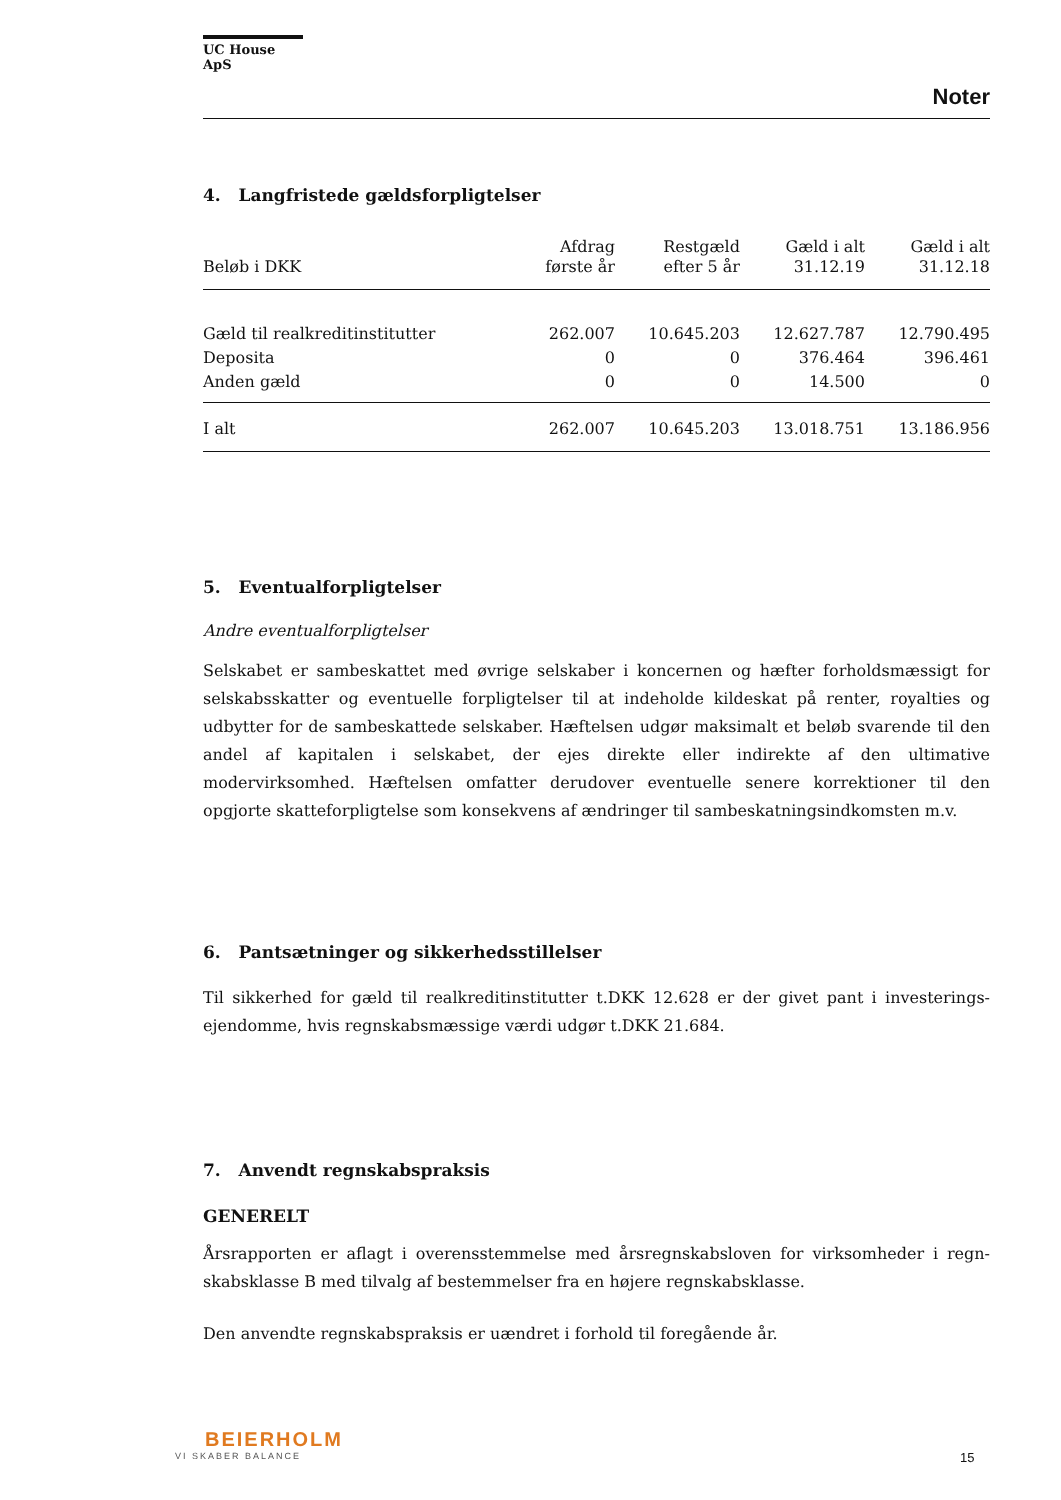UC House ApS
Noter
4. Langfristede gældsforpligtelser
| Beløb i DKK | Afdrag første år | Restgæld efter 5 år | Gæld i alt 31.12.19 | Gæld i alt 31.12.18 |
| --- | --- | --- | --- | --- |
| Gæld til realkreditinstitutter | 262.007 | 10.645.203 | 12.627.787 | 12.790.495 |
| Deposita | 0 | 0 | 376.464 | 396.461 |
| Anden gæld | 0 | 0 | 14.500 | 0 |
| I alt | 262.007 | 10.645.203 | 13.018.751 | 13.186.956 |
5. Eventualforpligtelser
Andre eventualforpligtelser
Selskabet er sambeskattet med øvrige selskaber i koncernen og hæfter forholdsmæssigt for selskabsskatter og eventuelle forpligtelser til at indeholde kildeskat på renter, royalties og udbytter for de sambeskattede selskaber. Hæftelsen udgør maksimalt et beløb svarende til den andel af kapitalen i selskabet, der ejes direkte eller indirekte af den ultimative modervirksomhed. Hæftelsen omfatter derudover eventuelle senere korrektioner til den opgjorte skatteforpligtelse som konsekvens af ændringer til sambeskatningsindkomsten m.v.
6. Pantsætninger og sikkerhedsstillelser
Til sikkerhed for gæld til realkreditinstitutter t.DKK 12.628 er der givet pant i investerings-ejendomme, hvis regnskabsmæssige værdi udgør t.DKK 21.684.
7. Anvendt regnskabspraksis
GENERELT
Årsrapporten er aflagt i overensstemmelse med årsregnskabsloven for virksomheder i regn-skabsklasse B med tilvalg af bestemmelser fra en højere regnskabsklasse.
Den anvendte regnskabspraksis er uændret i forhold til foregående år.
BEIERHOLM
VI SKABER BALANCE
15